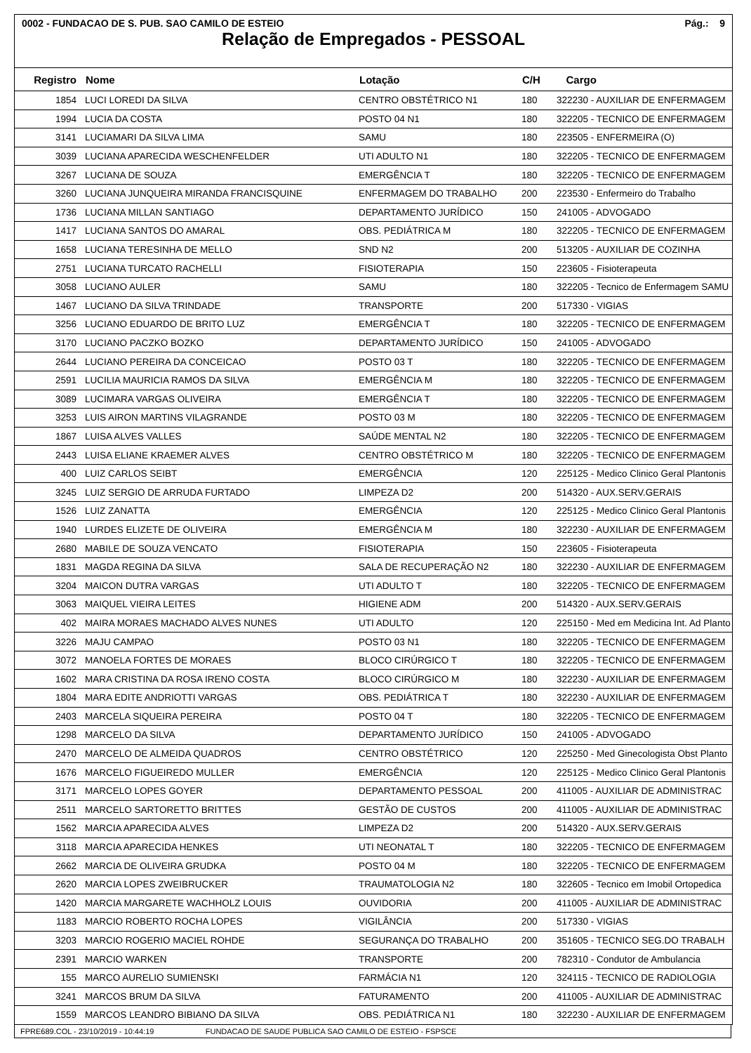0002 - FUNDACAO DE S. PUB. SAO CAMILO DE ESTEIO Pág.: 9
Relação de Empregados - PESSOAL
| Registro | Nome | Lotação | C/H | Cargo |
| --- | --- | --- | --- | --- |
| 1854 | LUCI LOREDI DA SILVA | CENTRO OBSTÉTRICO N1 | 180 | 322230 - AUXILIAR DE ENFERMAGEM |
| 1994 | LUCIA DA COSTA | POSTO 04 N1 | 180 | 322205 - TECNICO DE ENFERMAGEM |
| 3141 | LUCIAMARI DA SILVA LIMA | SAMU | 180 | 223505 - ENFERMEIRA (O) |
| 3039 | LUCIANA APARECIDA WESCHENFELDER | UTI ADULTO N1 | 180 | 322205 - TECNICO DE ENFERMAGEM |
| 3267 | LUCIANA DE SOUZA | EMERGÊNCIA T | 180 | 322205 - TECNICO DE ENFERMAGEM |
| 3260 | LUCIANA JUNQUEIRA MIRANDA FRANCISQUINE | ENFERMAGEM DO TRABALHO | 200 | 223530 - Enfermeiro do Trabalho |
| 1736 | LUCIANA MILLAN SANTIAGO | DEPARTAMENTO JURÍDICO | 150 | 241005 - ADVOGADO |
| 1417 | LUCIANA SANTOS DO AMARAL | OBS. PEDIÁTRICA M | 180 | 322205 - TECNICO DE ENFERMAGEM |
| 1658 | LUCIANA TERESINHA DE MELLO | SND N2 | 200 | 513205 - AUXILIAR DE COZINHA |
| 2751 | LUCIANA TURCATO RACHELLI | FISIOTERAPIA | 150 | 223605 - Fisioterapeuta |
| 3058 | LUCIANO AULER | SAMU | 180 | 322205 - Tecnico de Enfermagem SAMU |
| 1467 | LUCIANO DA SILVA TRINDADE | TRANSPORTE | 200 | 517330 - VIGIAS |
| 3256 | LUCIANO EDUARDO DE BRITO LUZ | EMERGÊNCIA T | 180 | 322205 - TECNICO DE ENFERMAGEM |
| 3170 | LUCIANO PACZKO BOZKO | DEPARTAMENTO JURÍDICO | 150 | 241005 - ADVOGADO |
| 2644 | LUCIANO PEREIRA DA CONCEICAO | POSTO 03 T | 180 | 322205 - TECNICO DE ENFERMAGEM |
| 2591 | LUCILIA MAURICIA RAMOS DA SILVA | EMERGÊNCIA M | 180 | 322205 - TECNICO DE ENFERMAGEM |
| 3089 | LUCIMARA VARGAS OLIVEIRA | EMERGÊNCIA T | 180 | 322205 - TECNICO DE ENFERMAGEM |
| 3253 | LUIS AIRON MARTINS VILAGRANDE | POSTO 03 M | 180 | 322205 - TECNICO DE ENFERMAGEM |
| 1867 | LUISA ALVES VALLES | SAÚDE MENTAL N2 | 180 | 322205 - TECNICO DE ENFERMAGEM |
| 2443 | LUISA ELIANE KRAEMER ALVES | CENTRO OBSTÉTRICO M | 180 | 322205 - TECNICO DE ENFERMAGEM |
| 400 | LUIZ CARLOS SEIBT | EMERGÊNCIA | 120 | 225125 - Medico Clinico Geral Plantonis |
| 3245 | LUIZ SERGIO DE ARRUDA FURTADO | LIMPEZA D2 | 200 | 514320 - AUX.SERV.GERAIS |
| 1526 | LUIZ ZANATTA | EMERGÊNCIA | 120 | 225125 - Medico Clinico Geral Plantonis |
| 1940 | LURDES ELIZETE DE OLIVEIRA | EMERGÊNCIA M | 180 | 322230 - AUXILIAR DE ENFERMAGEM |
| 2680 | MABILE DE SOUZA VENCATO | FISIOTERAPIA | 150 | 223605 - Fisioterapeuta |
| 1831 | MAGDA REGINA DA SILVA | SALA DE RECUPERAÇÃO N2 | 180 | 322230 - AUXILIAR DE ENFERMAGEM |
| 3204 | MAICON DUTRA VARGAS | UTI ADULTO T | 180 | 322205 - TECNICO DE ENFERMAGEM |
| 3063 | MAIQUEL VIEIRA LEITES | HIGIENE ADM | 200 | 514320 - AUX.SERV.GERAIS |
| 402 | MAIRA MORAES MACHADO ALVES NUNES | UTI ADULTO | 120 | 225150 - Med em Medicina Int. Ad Planto |
| 3226 | MAJU CAMPAO | POSTO 03 N1 | 180 | 322205 - TECNICO DE ENFERMAGEM |
| 3072 | MANOELA FORTES DE MORAES | BLOCO CIRÚRGICO T | 180 | 322205 - TECNICO DE ENFERMAGEM |
| 1602 | MARA CRISTINA DA ROSA IRENO COSTA | BLOCO CIRÚRGICO M | 180 | 322230 - AUXILIAR DE ENFERMAGEM |
| 1804 | MARA EDITE ANDRIOTTI VARGAS | OBS. PEDIÁTRICA T | 180 | 322230 - AUXILIAR DE ENFERMAGEM |
| 2403 | MARCELA SIQUEIRA PEREIRA | POSTO 04 T | 180 | 322205 - TECNICO DE ENFERMAGEM |
| 1298 | MARCELO DA SILVA | DEPARTAMENTO JURÍDICO | 150 | 241005 - ADVOGADO |
| 2470 | MARCELO DE ALMEIDA QUADROS | CENTRO OBSTÉTRICO | 120 | 225250 - Med Ginecologista Obst Planto |
| 1676 | MARCELO FIGUEIREDO MULLER | EMERGÊNCIA | 120 | 225125 - Medico Clinico Geral Plantonis |
| 3171 | MARCELO LOPES GOYER | DEPARTAMENTO PESSOAL | 200 | 411005 - AUXILIAR DE ADMINISTRAC |
| 2511 | MARCELO SARTORETTO BRITTES | GESTÃO DE CUSTOS | 200 | 411005 - AUXILIAR DE ADMINISTRAC |
| 1562 | MARCIA APARECIDA ALVES | LIMPEZA D2 | 200 | 514320 - AUX.SERV.GERAIS |
| 3118 | MARCIA APARECIDA HENKES | UTI NEONATAL T | 180 | 322205 - TECNICO DE ENFERMAGEM |
| 2662 | MARCIA DE OLIVEIRA GRUDKA | POSTO 04 M | 180 | 322205 - TECNICO DE ENFERMAGEM |
| 2620 | MARCIA LOPES ZWEIBRUCKER | TRAUMATOLOGIA N2 | 180 | 322605 - Tecnico em Imobil Ortopedica |
| 1420 | MARCIA MARGARETE WACHHOLZ LOUIS | OUVIDORIA | 200 | 411005 - AUXILIAR DE ADMINISTRAC |
| 1183 | MARCIO ROBERTO ROCHA LOPES | VIGILÂNCIA | 200 | 517330 - VIGIAS |
| 3203 | MARCIO ROGERIO MACIEL ROHDE | SEGURANÇA DO TRABALHO | 200 | 351605 - TECNICO SEG.DO TRABALH |
| 2391 | MARCIO WARKEN | TRANSPORTE | 200 | 782310 - Condutor de Ambulancia |
| 155 | MARCO AURELIO SUMIENSKI | FARMÁCIA N1 | 120 | 324115 - TECNICO DE RADIOLOGIA |
| 3241 | MARCOS BRUM DA SILVA | FATURAMENTO | 200 | 411005 - AUXILIAR DE ADMINISTRAC |
| 1559 | MARCOS LEANDRO BIBIANO DA SILVA | OBS. PEDIÁTRICA N1 | 180 | 322230 - AUXILIAR DE ENFERMAGEM |
FPRE689.COL - 23/10/2019 - 10:44:19 FUNDACAO DE SAUDE PUBLICA SAO CAMILO DE ESTEIO - FSPSCE